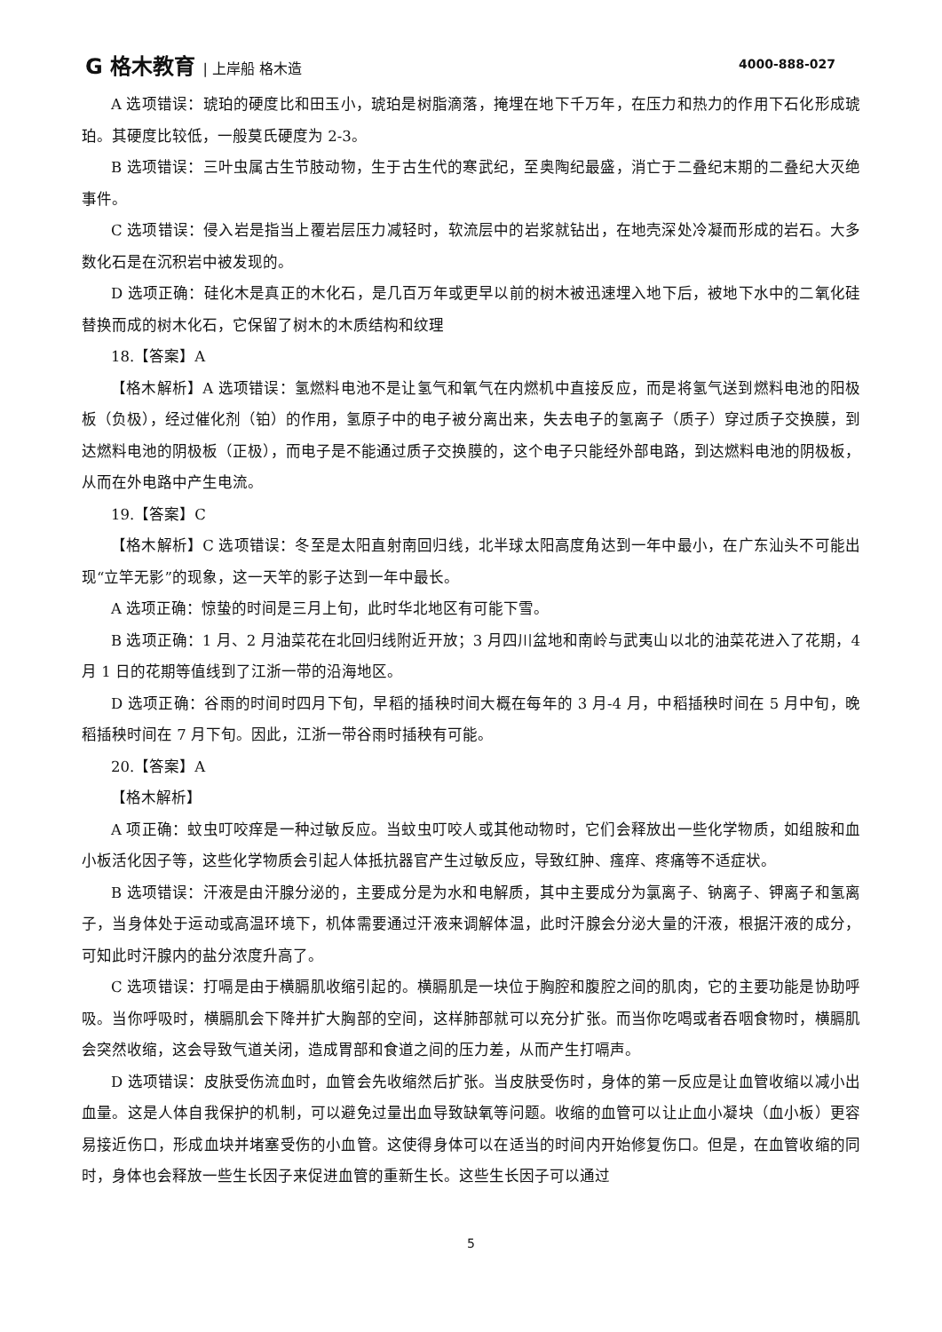G 格木教育 | 上岸船 格木造 4000-888-027
A 选项错误：琥珀的硬度比和田玉小，琥珀是树脂滴落，掩埋在地下千万年，在压力和热力的作用下石化形成琥珀。其硬度比较低，一般莫氏硬度为 2-3。
B 选项错误：三叶虫属古生节肢动物，生于古生代的寒武纪，至奥陶纪最盛，消亡于二叠纪末期的二叠纪大灭绝事件。
C 选项错误：侵入岩是指当上覆岩层压力减轻时，软流层中的岩浆就钻出，在地壳深处冷凝而形成的岩石。大多数化石是在沉积岩中被发现的。
D 选项正确：硅化木是真正的木化石，是几百万年或更早以前的树木被迅速埋入地下后，被地下水中的二氧化硅替换而成的树木化石，它保留了树木的木质结构和纹理
18.【答案】A
【格木解析】A 选项错误：氢燃料电池不是让氢气和氧气在内燃机中直接反应，而是将氢气送到燃料电池的阳极板（负极），经过催化剂（铂）的作用，氢原子中的电子被分离出来，失去电子的氢离子（质子）穿过质子交换膜，到达燃料电池的阴极板（正极），而电子是不能通过质子交换膜的，这个电子只能经外部电路，到达燃料电池的阴极板，从而在外电路中产生电流。
19.【答案】C
【格木解析】C 选项错误：冬至是太阳直射南回归线，北半球太阳高度角达到一年中最小，在广东汕头不可能出现“立竿无影”的现象，这一天竿的影子达到一年中最长。
A 选项正确：惊蛰的时间是三月上旬，此时华北地区有可能下雪。
B 选项正确：1 月、2 月油菜花在北回归线附近开放；3 月四川盆地和南岭与武夷山以北的油菜花进入了花期，4 月 1 日的花期等值线到了江浙一带的沿海地区。
D 选项正确：谷雨的时间时四月下旬，早稻的插秧时间大概在每年的 3 月-4 月，中稻插秧时间在 5 月中旬，晚稻插秧时间在 7 月下旬。因此，江浙一带谷雨时插秧有可能。
20.【答案】A
【格木解析】
A 项正确：蚊虫叮咬痒是一种过敏反应。当蚊虫叮咬人或其他动物时，它们会释放出一些化学物质，如组胺和血小板活化因子等，这些化学物质会引起人体抵抗器官产生过敏反应，导致红肿、瘙痒、疼痛等不适症状。
B 选项错误：汗液是由汗腺分泌的，主要成分是为水和电解质，其中主要成分为氯离子、钠离子、钾离子和氢离子，当身体处于运动或高温环境下，机体需要通过汗液来调解体温，此时汗腺会分泌大量的汗液，根据汗液的成分，可知此时汗腺内的盐分浓度升高了。
C 选项错误：打嗝是由于横膈肌收缩引起的。横膈肌是一块位于胸腔和腹腔之间的肌肉，它的主要功能是协助呼吸。当你呼吸时，横膈肌会下降并扩大胸部的空间，这样肺部就可以充分扩张。而当你吃喝或者吞咽食物时，横膈肌会突然收缩，这会导致气道关闭，造成胃部和食道之间的压力差，从而产生打嗝声。
D 选项错误：皮肤受伤流血时，血管会先收缩然后扩张。当皮肤受伤时，身体的第一反应是让血管收缩以减小出血量。这是人体自我保护的机制，可以避免过量出血导致缺氧等问题。收缩的血管可以让止血小凝块（血小板）更容易接近伤口，形成血块并堵塞受伤的小血管。这使得身体可以在适当的时间内开始修复伤口。但是，在血管收缩的同时，身体也会释放一些生长因子来促进血管的重新生长。这些生长因子可以通过
5